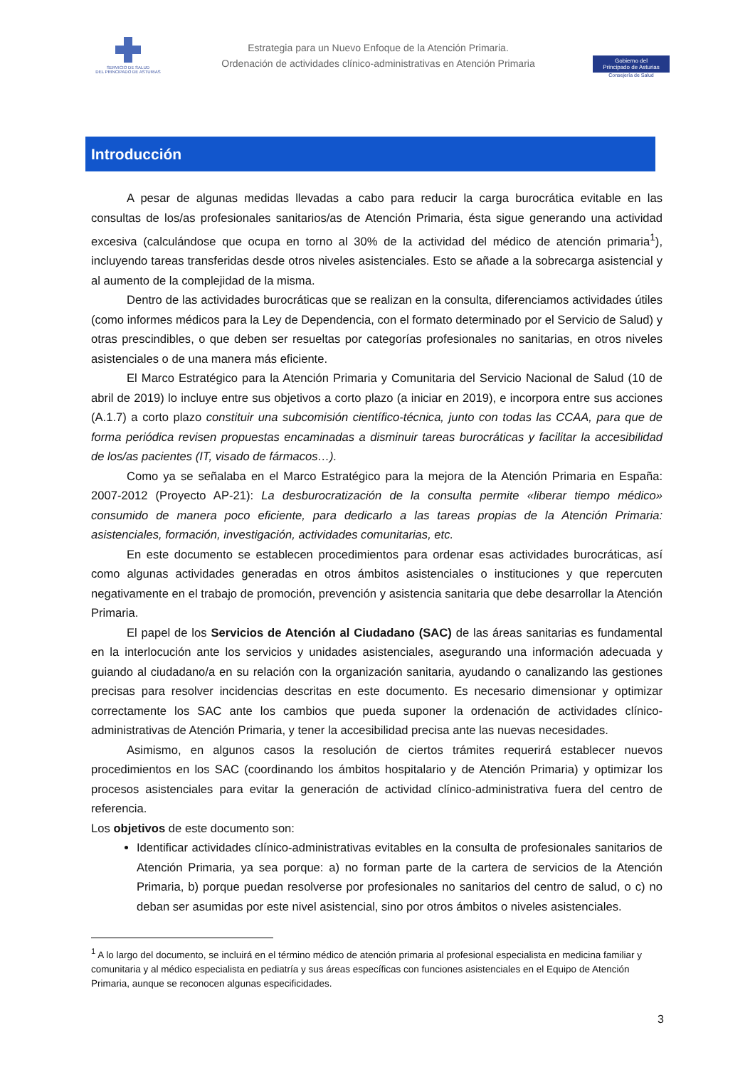SERVICIO DE SALUD
DEL PRINCIPADO DE ASTURIAS
Estrategia para un Nuevo Enfoque de la Atención Primaria.
Ordenación de actividades clínico-administrativas en Atención Primaria
Gobierno del
Principado de Asturias
Consejería de Salud
Introducción
A pesar de algunas medidas llevadas a cabo para reducir la carga burocrática evitable en las consultas de los/as profesionales sanitarios/as de Atención Primaria, ésta sigue generando una actividad excesiva (calculándose que ocupa en torno al 30% de la actividad del médico de atención primaria<sup>1</sup>), incluyendo tareas transferidas desde otros niveles asistenciales. Esto se añade a la sobrecarga asistencial y al aumento de la complejidad de la misma.
Dentro de las actividades burocráticas que se realizan en la consulta, diferenciamos actividades útiles (como informes médicos para la Ley de Dependencia, con el formato determinado por el Servicio de Salud) y otras prescindibles, o que deben ser resueltas por categorías profesionales no sanitarias, en otros niveles asistenciales o de una manera más eficiente.
El Marco Estratégico para la Atención Primaria y Comunitaria del Servicio Nacional de Salud (10 de abril de 2019) lo incluye entre sus objetivos a corto plazo (a iniciar en 2019), e incorpora entre sus acciones (A.1.7) a corto plazo constituir una subcomisión científico-técnica, junto con todas las CCAA, para que de forma periódica revisen propuestas encaminadas a disminuir tareas burocráticas y facilitar la accesibilidad de los/as pacientes (IT, visado de fármacos…).
Como ya se señalaba en el Marco Estratégico para la mejora de la Atención Primaria en España: 2007-2012 (Proyecto AP-21): La desburocratización de la consulta permite «liberar tiempo médico» consumido de manera poco eficiente, para dedicarlo a las tareas propias de la Atención Primaria: asistenciales, formación, investigación, actividades comunitarias, etc.
En este documento se establecen procedimientos para ordenar esas actividades burocráticas, así como algunas actividades generadas en otros ámbitos asistenciales o instituciones y que repercuten negativamente en el trabajo de promoción, prevención y asistencia sanitaria que debe desarrollar la Atención Primaria.
El papel de los Servicios de Atención al Ciudadano (SAC) de las áreas sanitarias es fundamental en la interlocución ante los servicios y unidades asistenciales, asegurando una información adecuada y guiando al ciudadano/a en su relación con la organización sanitaria, ayudando o canalizando las gestiones precisas para resolver incidencias descritas en este documento. Es necesario dimensionar y optimizar correctamente los SAC ante los cambios que pueda suponer la ordenación de actividades clínico-administrativas de Atención Primaria, y tener la accesibilidad precisa ante las nuevas necesidades.
Asimismo, en algunos casos la resolución de ciertos trámites requerirá establecer nuevos procedimientos en los SAC (coordinando los ámbitos hospitalario y de Atención Primaria) y optimizar los procesos asistenciales para evitar la generación de actividad clínico-administrativa fuera del centro de referencia.
Los objetivos de este documento son:
Identificar actividades clínico-administrativas evitables en la consulta de profesionales sanitarios de Atención Primaria, ya sea porque: a) no forman parte de la cartera de servicios de la Atención Primaria, b) porque puedan resolverse por profesionales no sanitarios del centro de salud, o c) no deban ser asumidas por este nivel asistencial, sino por otros ámbitos o niveles asistenciales.
<sup>1</sup> A lo largo del documento, se incluirá en el término médico de atención primaria al profesional especialista en medicina familiar y comunitaria y al médico especialista en pediatría y sus áreas específicas con funciones asistenciales en el Equipo de Atención Primaria, aunque se reconocen algunas especificidades.
3